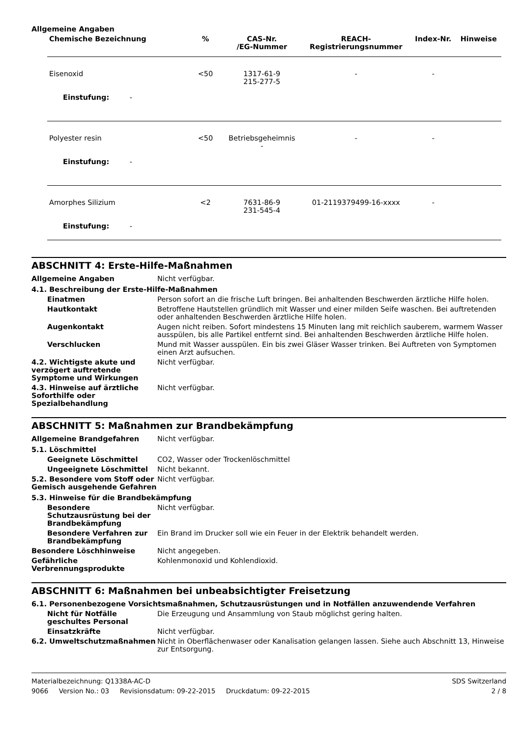Allgemeine Angaben
| Chemische Bezeichnung | % | CAS-Nr. /EG-Nummer | REACH- Registrierungsnummer | Index-Nr. | Hinweise |
| --- | --- | --- | --- | --- | --- |
| Eisenoxid | <50 | 1317-61-9 215-277-5 | - | - | |
| Einstufung: - | | | | | |
| Polyester resin | <50 | Betriebsgeheimnis - | - | - | |
| Einstufung: - | | | | | |
| Amorphes Silizium | <2 | 7631-86-9 231-545-4 | 01-2119379499-16-xxxx | - | |
| Einstufung: - | | | | | |
ABSCHNITT 4: Erste-Hilfe-Maßnahmen
Allgemeine Angaben Nicht verfügbar.
4.1. Beschreibung der Erste-Hilfe-Maßnahmen
Einatmen Person sofort an die frische Luft bringen. Bei anhaltenden Beschwerden ärztliche Hilfe holen.
Hautkontakt Betroffene Hautstellen gründlich mit Wasser und einer milden Seife waschen. Bei auftretenden oder anhaltenden Beschwerden ärztliche Hilfe holen.
Augenkontakt Augen nicht reiben. Sofort mindestens 15 Minuten lang mit reichlich sauberem, warmem Wasser ausspülen, bis alle Partikel entfernt sind. Bei anhaltenden Beschwerden ärztliche Hilfe holen.
Verschlucken Mund mit Wasser ausspülen. Ein bis zwei Gläser Wasser trinken. Bei Auftreten von Symptomen einen Arzt aufsuchen.
4.2. Wichtigste akute und verzögert auftretende Symptome und Wirkungen
Nicht verfügbar.
4.3. Hinweise auf ärztliche Soforthilfe oder Spezialbehandlung
Nicht verfügbar.
ABSCHNITT 5: Maßnahmen zur Brandbekämpfung
Allgemeine Brandgefahren Nicht verfügbar.
5.1. Löschmittel
Geeignete Löschmittel CO2, Wasser oder Trockenlöschmittel
Ungeeignete Löschmittel Nicht bekannt.
5.2. Besondere vom Stoff oder Gemisch ausgehende Gefahren
Nicht verfügbar.
5.3. Hinweise für die Brandbekämpfung
Besondere Schutzausrüstung bei der Brandbekämpfung
Nicht verfügbar.
Besondere Verfahren zur Brandbekämpfung
Ein Brand im Drucker soll wie ein Feuer in der Elektrik behandelt werden.
Besondere Löschhinweise Nicht angegeben.
Gefährliche Verbrennungsprodukte
Kohlenmonoxid und Kohlendioxid.
ABSCHNITT 6: Maßnahmen bei unbeabsichtigter Freisetzung
6.1. Personenbezogene Vorsichtsmaßnahmen, Schutzausrüstungen und in Notfällen anzuwendende Verfahren
Nicht für Notfälle geschultes Personal
Die Erzeugung und Ansammlung von Staub möglichst gering halten.
Einsatzkräfte Nicht verfügbar.
6.2. Umweltschutzmaßnahmen Nicht in Oberflächenwaser oder Kanalisation gelangen lassen. Siehe auch Abschnitt 13, Hinweise zur Entsorgung.
Materialbezeichnung: Q1338A-AC-D SDS Switzerland
9066 Version No.: 03 Revisionsdatum: 09-22-2015 Druckdatum: 09-22-2015 2 / 8